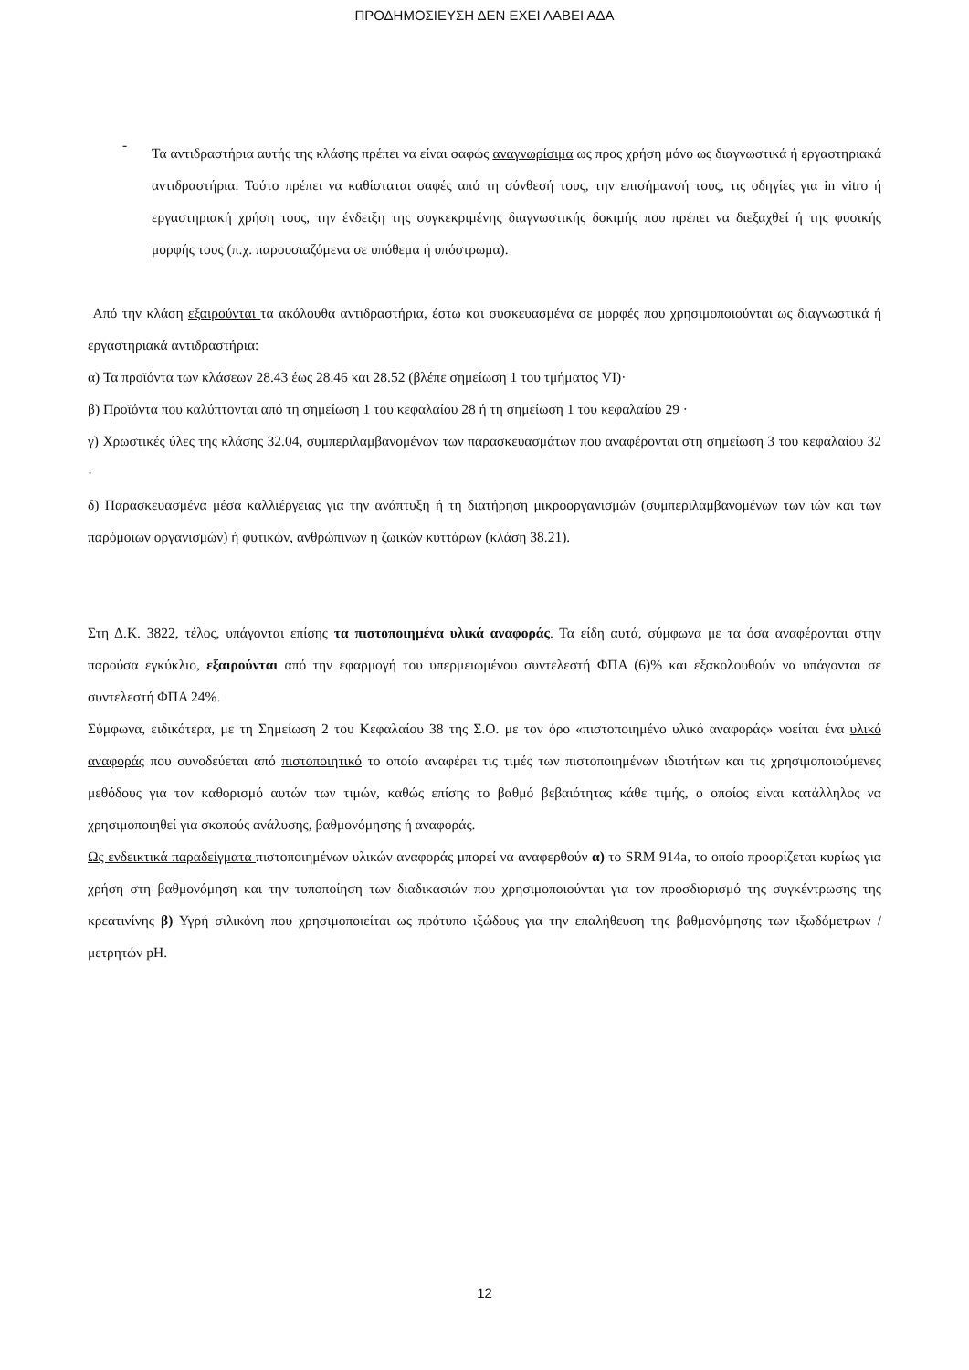ΠΡΟΔΗΜΟΣΙΕΥΣΗ ΔΕΝ ΕΧΕΙ ΛΑΒΕΙ ΑΔΑ
-
Τα αντιδραστήρια αυτής της κλάσης πρέπει να είναι σαφώς αναγνωρίσιμα ως προς χρήση μόνο ως διαγνωστικά ή εργαστηριακά αντιδραστήρια. Τούτο πρέπει να καθίσταται σαφές από τη σύνθεσή τους, την επισήμανσή τους, τις οδηγίες για in vitro ή εργαστηριακή χρήση τους, την ένδειξη της συγκεκριμένης διαγνωστικής δοκιμής που πρέπει να διεξαχθεί ή της φυσικής μορφής τους (π.χ. παρουσιαζόμενα σε υπόθεμα ή υπόστρωμα).
Από την κλάση εξαιρούνται τα ακόλουθα αντιδραστήρια, έστω και συσκευασμένα σε μορφές που χρησιμοποιούνται ως διαγνωστικά ή εργαστηριακά αντιδραστήρια:
α) Τα προϊόντα των κλάσεων 28.43 έως 28.46 και 28.52 (βλέπε σημείωση 1 του τμήματος VI)·
β) Προϊόντα που καλύπτονται από τη σημείωση 1 του κεφαλαίου 28 ή τη σημείωση 1 του κεφαλαίου 29 ·
γ) Χρωστικές ύλες της κλάσης 32.04, συμπεριλαμβανομένων των παρασκευασμάτων που αναφέρονται στη σημείωση 3 του κεφαλαίου 32 ·
δ) Παρασκευασμένα μέσα καλλιέργειας για την ανάπτυξη ή τη διατήρηση μικροοργανισμών (συμπεριλαμβανομένων των ιών και των παρόμοιων οργανισμών) ή φυτικών, ανθρώπινων ή ζωικών κυττάρων (κλάση 38.21).
Στη Δ.Κ. 3822, τέλος, υπάγονται επίσης τα πιστοποιημένα υλικά αναφοράς. Τα είδη αυτά, σύμφωνα με τα όσα αναφέρονται στην παρούσα εγκύκλιο, εξαιρούνται από την εφαρμογή του υπερμειωμένου συντελεστή ΦΠΑ (6)% και εξακολουθούν να υπάγονται σε συντελεστή ΦΠΑ 24%.
Σύμφωνα, ειδικότερα, με τη Σημείωση 2 του Κεφαλαίου 38 της Σ.Ο. με τον όρο «πιστοποιημένο υλικό αναφοράς» νοείται ένα υλικό αναφοράς που συνοδεύεται από πιστοποιητικό το οποίο αναφέρει τις τιμές των πιστοποιημένων ιδιοτήτων και τις χρησιμοποιούμενες μεθόδους για τον καθορισμό αυτών των τιμών, καθώς επίσης το βαθμό βεβαιότητας κάθε τιμής, ο οποίος είναι κατάλληλος να χρησιμοποιηθεί για σκοπούς ανάλυσης, βαθμονόμησης ή αναφοράς.
Ως ενδεικτικά παραδείγματα πιστοποιημένων υλικών αναφοράς μπορεί να αναφερθούν α) το SRM 914a, το οποίο προορίζεται κυρίως για χρήση στη βαθμονόμηση και την τυποποίηση των διαδικασιών που χρησιμοποιούνται για τον προσδιορισμό της συγκέντρωσης της κρεατινίνης β) Υγρή σιλικόνη που χρησιμοποιείται ως πρότυπο ιξώδους για την επαλήθευση της βαθμονόμησης των ιξωδόμετρων /μετρητών pH.
12